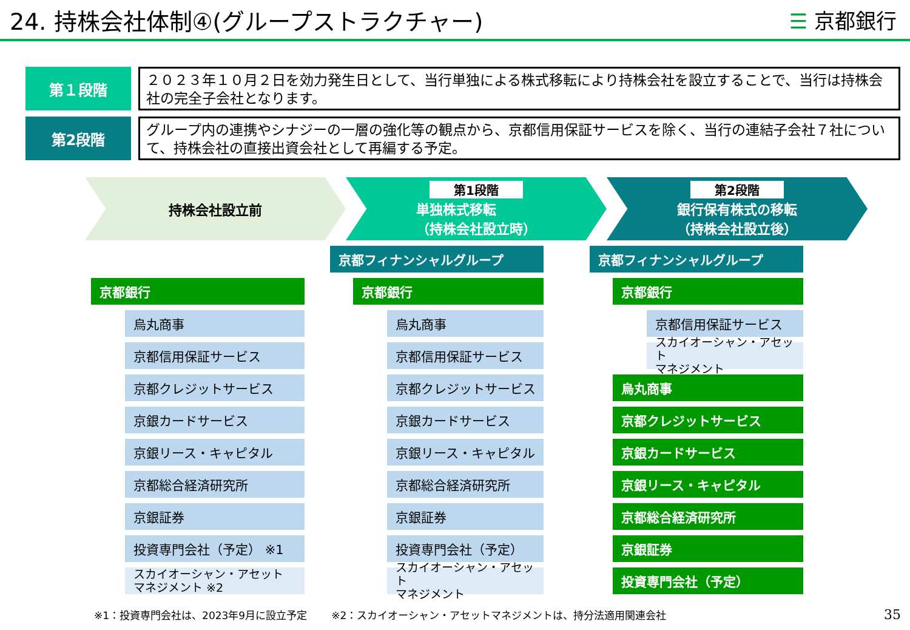24. 持株会社体制④(グループストラクチャー)
☰ 京都銀行
第１段階
２０２３年１０月２日を効力発生日として、当行単独による株式移転により持株会社を設立することで、当行は持株会社の完全子会社となります。
第2段階
グループ内の連携やシナジーの一層の強化等の観点から、京都信用保証サービスを除く、当行の連結子会社７社について、持株会社の直接出資会社として再編する予定。
持株会社設立前 第1段階
単独株式移転
（持株会社設立時）
第2段階
銀行保有株式の移転
（持株会社設立後）
京都銀行
烏丸商事
京都信用保証サービス
京都クレジットサービス
京銀カードサービス
京銀リース・キャピタル
京都総合経済研究所
京銀証券
投資専門会社（予定） ※1
スカイオーシャン・アセット
マネジメント ※2
京都フィナンシャルグループ
京都銀行
烏丸商事
京都信用保証サービス
京都クレジットサービス
京銀カードサービス
京銀リース・キャピタル
京都総合経済研究所
京銀証券
投資専門会社（予定）
スカイオーシャン・アセット
マネジメント
京都フィナンシャルグループ
京都銀行
京都信用保証サービス
スカイオーシャン・アセット
マネジメント
烏丸商事
京都クレジットサービス
京銀カードサービス
京銀リース・キャピタル
京都総合経済研究所
京銀証券
投資専門会社（予定）
※1：投資専門会社は、2023年9月に設立予定 ※2：スカイオーシャン・アセットマネジメントは、持分法適用関連会社 35